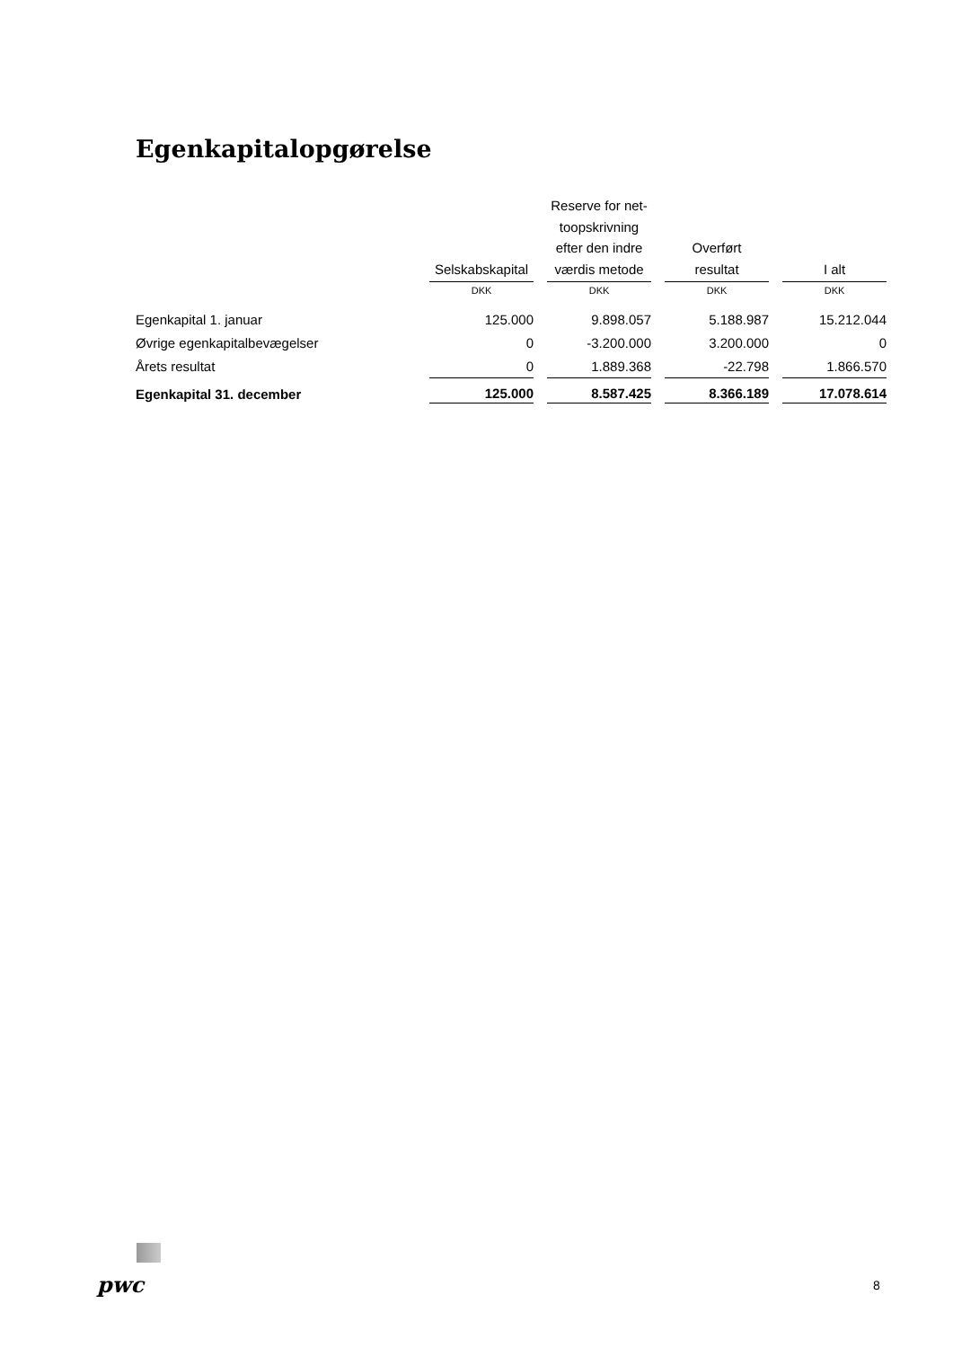Egenkapitalopgørelse
| | Selskabskapital | Reserve for net- toopskrivning efter den indre værdis metode | Overført resultat | I alt |
| --- | --- | --- | --- | --- |
| | DKK | DKK | DKK | DKK |
| Egenkapital 1. januar | 125.000 | 9.898.057 | 5.188.987 | 15.212.044 |
| Øvrige egenkapitalbevægelser | 0 | -3.200.000 | 3.200.000 | 0 |
| Årets resultat | 0 | 1.889.368 | -22.798 | 1.866.570 |
| Egenkapital 31. december | 125.000 | 8.587.425 | 8.366.189 | 17.078.614 |
pwc 8